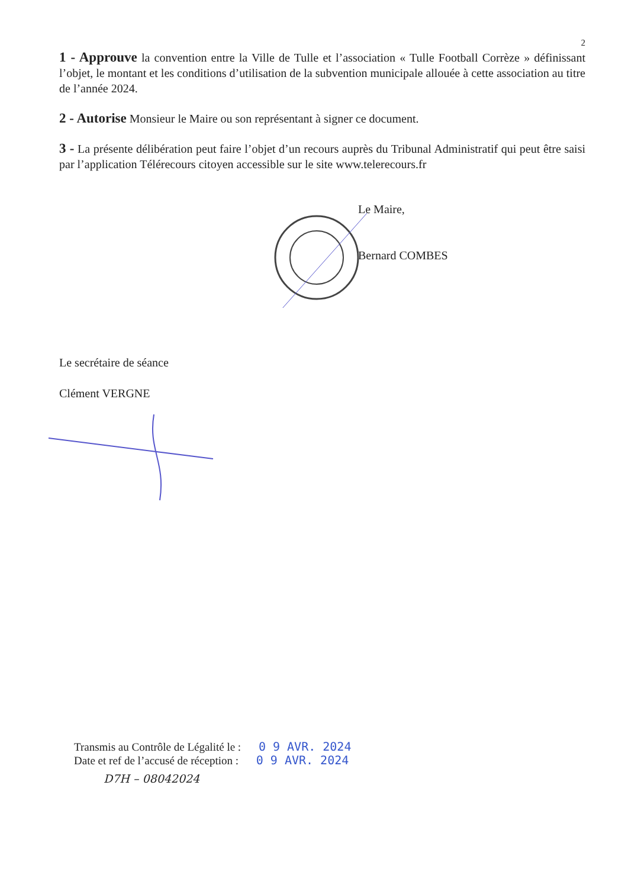2
1 - Approuve la convention entre la Ville de Tulle et l’association « Tulle Football Corrèze » définissant l’objet, le montant et les conditions d’utilisation de la subvention municipale allouée à cette association au titre de l’année 2024.
2 - Autorise Monsieur le Maire ou son représentant à signer ce document.
3 - La présente délibération peut faire l’objet d’un recours auprès du Tribunal Administratif qui peut être saisi par l’application Télérecours citoyen accessible sur le site www.telerecours.fr
Le Maire,
Bernard COMBES
Le secrétaire de séance
Clément VERGNE
Transmis au Contrôle de Légalité le : 0 9 AVR. 2024
Date et ref de l’accusé de réception : 0 9 AVR. 2024
D7H – 08042024